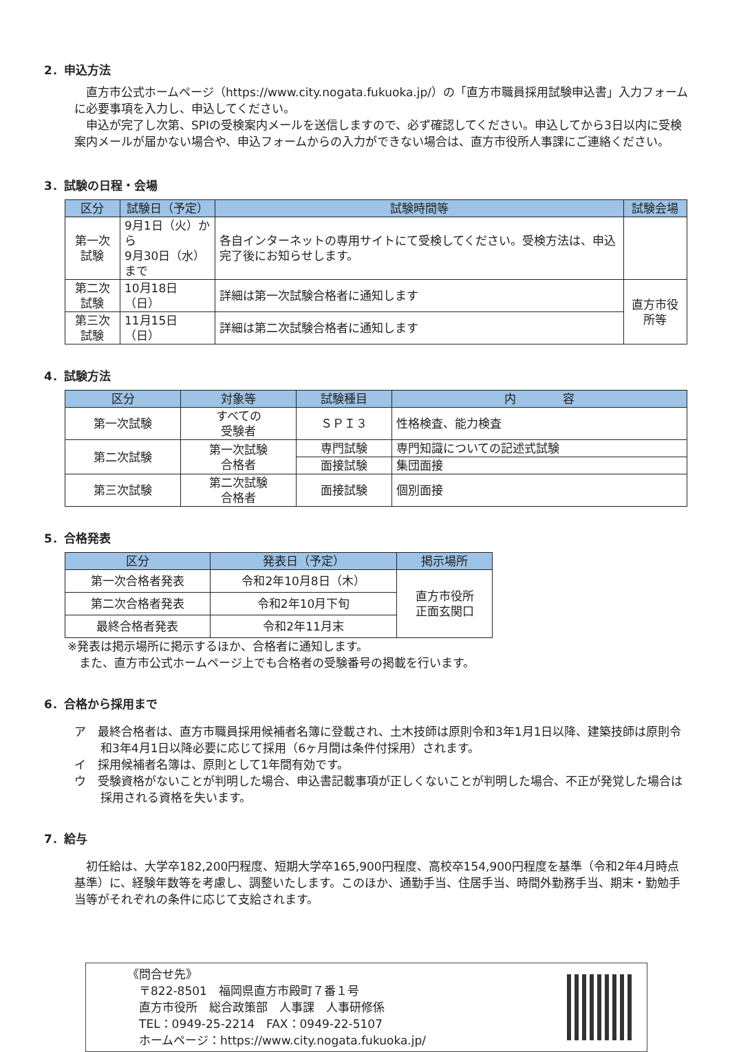2．申込方法
直方市公式ホームページ（https://www.city.nogata.fukuoka.jp/）の「直方市職員採用試験申込書」入力フォームに必要事項を入力し、申込してください。
申込が完了し次第、SPIの受検案内メールを送信しますので、必ず確認してください。申込してから3日以内に受検案内メールが届かない場合や、申込フォームからの入力ができない場合は、直方市役所人事課にご連絡ください。
3．試験の日程・会場
| 区分 | 試験日（予定） | 試験時間等 | 試験会場 |
| --- | --- | --- | --- |
| 第一次試験 | 9月1日（火）から 9月30日（水）まで | 各自インターネットの専用サイトにて受検してください。受検方法は、申込完了後にお知らせします。 | |
| 第二次試験 | 10月18日（日） | 詳細は第一次試験合格者に通知します | 直方市役所等 |
| 第三次試験 | 11月15日（日） | 詳細は第二次試験合格者に通知します | |
4．試験方法
| 区分 | 対象等 | 試験種目 | 内 容 |
| --- | --- | --- | --- |
| 第一次試験 | すべての 受験者 | ＳＰＩ３ | 性格検査、能力検査 |
| 第二次試験 | 第一次試験 合格者 | 専門試験 | 専門知識についての記述式試験 |
| | | 面接試験 | 集団面接 |
| 第三次試験 | 第二次試験 合格者 | 面接試験 | 個別面接 |
5．合格発表
| 区分 | 発表日（予定） | 掲示場所 |
| --- | --- | --- |
| 第一次合格者発表 | 令和2年10月8日（木） | 直方市役所 正面玄関口 |
| 第二次合格者発表 | 令和2年10月下旬 | |
| 最終合格者発表 | 令和2年11月末 | |
※発表は掲示場所に掲示するほか、合格者に通知します。
　また、直方市公式ホームページ上でも合格者の受験番号の掲載を行います。
6．合格から採用まで
ア　最終合格者は、直方市職員採用候補者名簿に登載され、土木技師は原則令和3年1月1日以降、建築技師は原則令和3年4月1日以降必要に応じて採用（6ヶ月間は条件付採用）されます。
イ　採用候補者名簿は、原則として1年間有効です。
ウ　受験資格がないことが判明した場合、申込書記載事項が正しくないことが判明した場合、不正が発覚した場合は採用される資格を失います。
7．給与
初任給は、大学卒182,200円程度、短期大学卒165,900円程度、高校卒154,900円程度を基準（令和2年4月時点基準）に、経験年数等を考慮し、調整いたします。このほか、通勤手当、住居手当、時間外勤務手当、期末・勤勉手当等がそれぞれの条件に応じて支給されます。
《問合せ先》
　〒822-8501　福岡県直方市殿町７番１号
　直方市役所　総合政策部　人事課　人事研修係
　TEL：0949-25-2214　FAX：0949-22-5107
　ホームページ：https://www.city.nogata.fukuoka.jp/